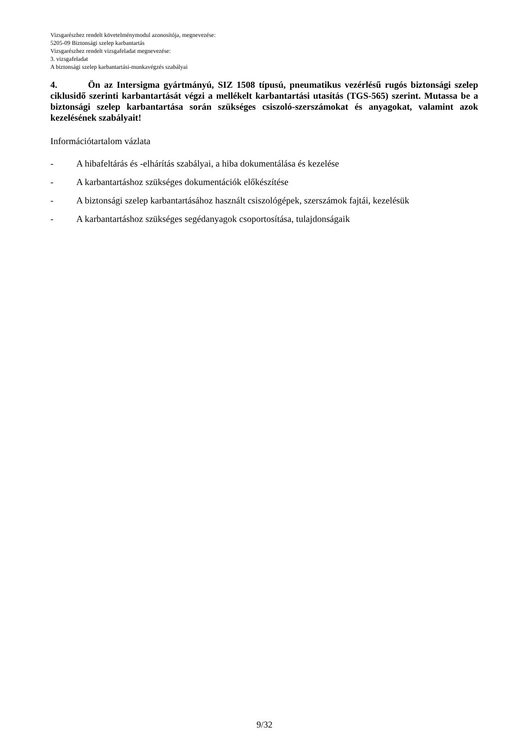Vizsgarészhez rendelt követelménymodul azonosítója, megnevezése:
5205-09 Biztonsági szelep karbantartás
Vizsgarészhez rendelt vizsgafeladat megnevezése:
3. vizsgafeladat
A biztonsági szelep karbantartási-munkavégzés szabályai
4. Ön az Intersigma gyártmányú, SIZ 1508 típusú, pneumatikus vezérlésű rugós biztonsági szelep ciklusidő szerinti karbantartását végzi a mellékelt karbantartási utasítás (TGS-565) szerint. Mutassa be a biztonsági szelep karbantartása során szükséges csiszoló-szerszámokat és anyagokat, valamint azok kezelésének szabályait!
Információtartalom vázlata
- A hibafeltárás és -elhárítás szabályai, a hiba dokumentálása és kezelése
- A karbantartáshoz szükséges dokumentációk előkészítése
- A biztonsági szelep karbantartásához használt csiszológépek, szerszámok fajtái, kezelésük
- A karbantartáshoz szükséges segédanyagok csoportosítása, tulajdonságaik
9/32